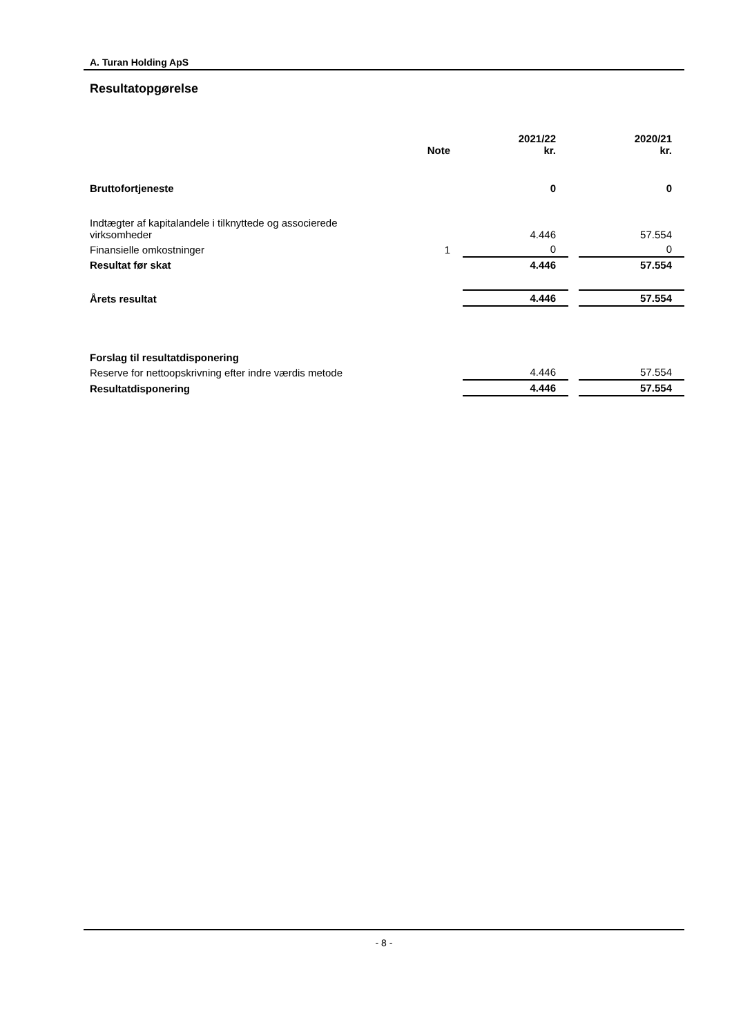A. Turan Holding ApS
Resultatopgørelse
| | Note | 2021/22 kr. | | 2020/21 kr. |
| --- | --- | --- | --- | --- |
| Bruttofortjeneste | | 0 | | 0 |
| Indtægter af kapitalandele i tilknyttede og associerede virksomheder | | 4.446 | | 57.554 |
| Finansielle omkostninger | 1 | 0 | | 0 |
| Resultat før skat | | 4.446 | | 57.554 |
| Årets resultat | | 4.446 | | 57.554 |
| Forslag til resultatdisponering | | | | |
| Reserve for nettoopskrivning efter indre værdis metode | | 4.446 | | 57.554 |
| Resultatdisponering | | 4.446 | | 57.554 |
- 8 -